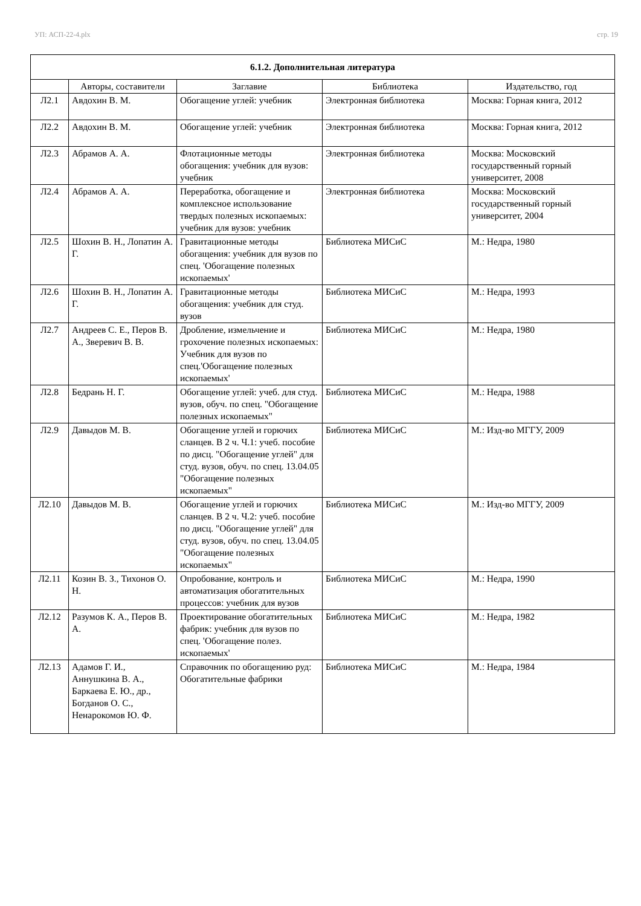УП: АСП-22-4.plx стр. 19
| 6.1.2. Дополнительная литература | | | | |
| | Авторы, составители | Заглавие | Библиотека | Издательство, год |
| Л2.1 | Авдохин В. М. | Обогащение углей: учебник | Электронная библиотека | Москва: Горная книга, 2012 |
| Л2.2 | Авдохин В. М. | Обогащение углей: учебник | Электронная библиотека | Москва: Горная книга, 2012 |
| Л2.3 | Абрамов А. А. | Флотационные методы обогащения: учебник для вузов: учебник | Электронная библиотека | Москва: Московский государственный горный университет, 2008 |
| Л2.4 | Абрамов А. А. | Переработка, обогащение и комплексное использование твердых полезных ископаемых: учебник для вузов: учебник | Электронная библиотека | Москва: Московский государственный горный университет, 2004 |
| Л2.5 | Шохин В. Н., Лопатин А. Г. | Гравитационные методы обогащения: учебник для вузов по спец. 'Обогащение полезных ископаемых' | Библиотека МИСиС | М.: Недра, 1980 |
| Л2.6 | Шохин В. Н., Лопатин А. Г. | Гравитационные методы обогащения: учебник для студ. вузов | Библиотека МИСиС | М.: Недра, 1993 |
| Л2.7 | Андреев С. Е., Перов В. А., Зверевич В. В. | Дробление, измельчение и грохочение полезных ископаемых: Учебник для вузов по спец.'Обогащение полезных ископаемых' | Библиотека МИСиС | М.: Недра, 1980 |
| Л2.8 | Бедрань Н. Г. | Обогащение углей: учеб. для студ. вузов, обуч. по спец. "Обогащение полезных ископаемых" | Библиотека МИСиС | М.: Недра, 1988 |
| Л2.9 | Давыдов М. В. | Обогащение углей и горючих сланцев. В 2 ч. Ч.1: учеб. пособие по дисц. "Обогащение углей" для студ. вузов, обуч. по спец. 13.04.05 "Обогащение полезных ископаемых" | Библиотека МИСиС | М.: Изд-во МГГУ, 2009 |
| Л2.10 | Давыдов М. В. | Обогащение углей и горючих сланцев. В 2 ч. Ч.2: учеб. пособие по дисц. "Обогащение углей" для студ. вузов, обуч. по спец. 13.04.05 "Обогащение полезных ископаемых" | Библиотека МИСиС | М.: Изд-во МГГУ, 2009 |
| Л2.11 | Козин В. З., Тихонов О. Н. | Опробование, контроль и автоматизация обогатительных процессов: учебник для вузов | Библиотека МИСиС | М.: Недра, 1990 |
| Л2.12 | Разумов К. А., Перов В. А. | Проектирование обогатительных фабрик: учебник для вузов по спец. 'Обогащение полез. ископаемых' | Библиотека МИСиС | М.: Недра, 1982 |
| Л2.13 | Адамов Г. И., Аннушкина В. А., Баркаева Е. Ю., др., Богданов О. С., Ненарокомов Ю. Ф. | Справочник по обогащению руд: Обогатительные фабрики | Библиотека МИСиС | М.: Недра, 1984 |